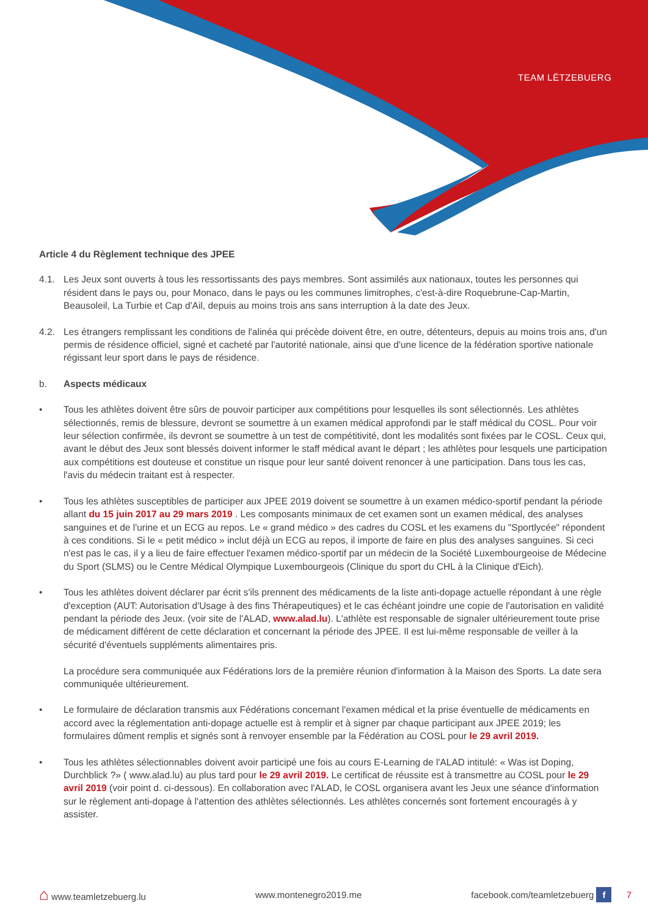TEAM LËTZEBUERG
Article 4 du Règlement technique des JPEE
4.1. Les Jeux sont ouverts à tous les ressortissants des pays membres. Sont assimilés aux nationaux, toutes les personnes qui résident dans le pays ou, pour Monaco, dans le pays ou les communes limitrophes, c'est-à-dire Roquebrune-Cap-Martin, Beausoleil, La Turbie et Cap d'Ail, depuis au moins trois ans sans interruption à la date des Jeux.
4.2. Les étrangers remplissant les conditions de l'alinéa qui précède doivent être, en outre, détenteurs, depuis au moins trois ans, d'un permis de résidence officiel, signé et cacheté par l'autorité nationale, ainsi que d'une licence de la fédération sportive nationale régissant leur sport dans le pays de résidence.
b. Aspects médicaux
• Tous les athlètes doivent être sûrs de pouvoir participer aux compétitions pour lesquelles ils sont sélectionnés. Les athlètes sélectionnés, remis de blessure, devront se soumettre à un examen médical approfondi par le staff médical du COSL. Pour voir leur sélection confirmée, ils devront se soumettre à un test de compétitivité, dont les modalités sont fixées par le COSL. Ceux qui, avant le début des Jeux sont blessés doivent informer le staff médical avant le départ ; les athlètes pour lesquels une participation aux compétitions est douteuse et constitue un risque pour leur santé doivent renoncer à une participation. Dans tous les cas, l'avis du médecin traitant est à respecter.
• Tous les athlètes susceptibles de participer aux JPEE 2019 doivent se soumettre à un examen médico-sportif pendant la période allant du 15 juin 2017 au 29 mars 2019 . Les composants minimaux de cet examen sont un examen médical, des analyses sanguines et de l'urine et un ECG au repos. Le « grand médico » des cadres du COSL et les examens du "Sportlycée" répondent à ces conditions. Si le « petit médico » inclut déjà un ECG au repos, il importe de faire en plus des analyses sanguines. Si ceci n'est pas le cas, il y a lieu de faire effectuer l'examen médico-sportif par un médecin de la Société Luxembourgeoise de Médecine du Sport (SLMS) ou le Centre Médical Olympique Luxembourgeois (Clinique du sport du CHL à la Clinique d'Eich).
• Tous les athlètes doivent déclarer par écrit s'ils prennent des médicaments de la liste anti-dopage actuelle répondant à une règle d'exception (AUT: Autorisation d'Usage à des fins Thérapeutiques) et le cas échéant joindre une copie de l'autorisation en validité pendant la période des Jeux. (voir site de l'ALAD, www.alad.lu). L'athlète est responsable de signaler ultérieurement toute prise de médicament différent de cette déclaration et concernant la période des JPEE. Il est lui-même responsable de veiller à la sécurité d'éventuels suppléments alimentaires pris.
La procédure sera communiquée aux Fédérations lors de la première réunion d'information à la Maison des Sports. La date sera communiquée ultérieurement.
• Le formulaire de déclaration transmis aux Fédérations concernant l'examen médical et la prise éventuelle de médicaments en accord avec la réglementation anti-dopage actuelle est à remplir et à signer par chaque participant aux JPEE 2019; les formulaires dûment remplis et signés sont à renvoyer ensemble par la Fédération au COSL pour le 29 avril 2019.
• Tous les athlètes sélectionnables doivent avoir participé une fois au cours E-Learning de l'ALAD intitulé: « Was ist Doping, Durchblick ?» ( www.alad.lu) au plus tard pour le 29 avril 2019. Le certificat de réussite est à transmettre au COSL pour le 29 avril 2019 (voir point d. ci-dessous). En collaboration avec l'ALAD, le COSL organisera avant les Jeux une séance d'information sur le règlement anti-dopage à l'attention des athlètes sélectionnés. Les athlètes concernés sont fortement encouragés à y assister.
⌂ www.teamletzebuerg.lu www.montenegro2019.me facebook.com/teamletzebuerg f 7